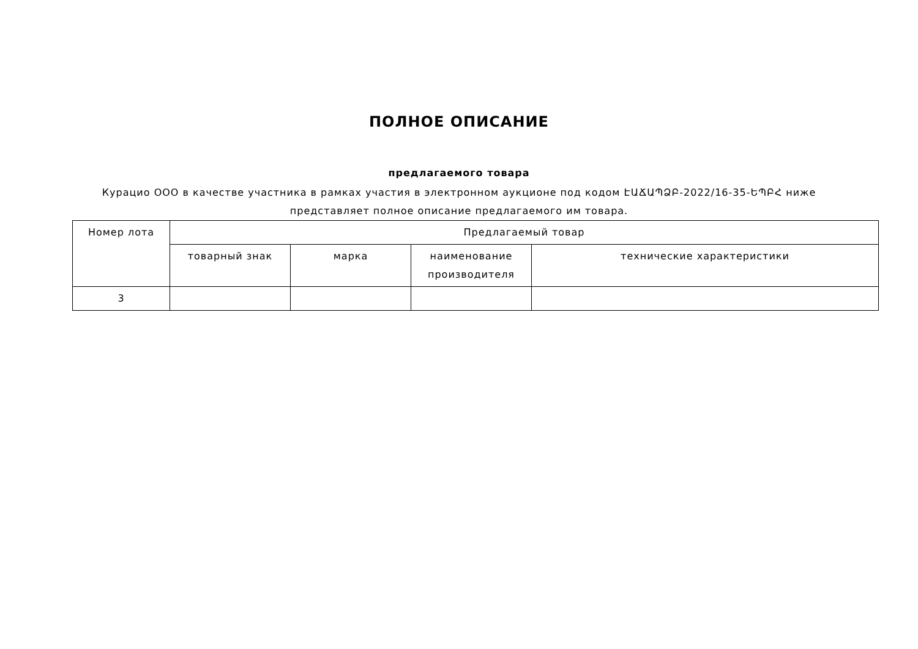ПОЛНОЕ ОПИСАНИЕ
предлагаемого товара
Курацио ООО в качестве участника в рамках участия в электронном аукционе под кодом ԷԱՃԱՊՁԲ-2022/16-35-ԵՊԲՀ ниже представляет полное описание предлагаемого им товара.
| Номер лота | Предлагаемый товар | | | |
| --- | --- | --- | --- | --- |
| | товарный знак | марка | наименование производителя | технические характеристики |
| 3 | | | | |